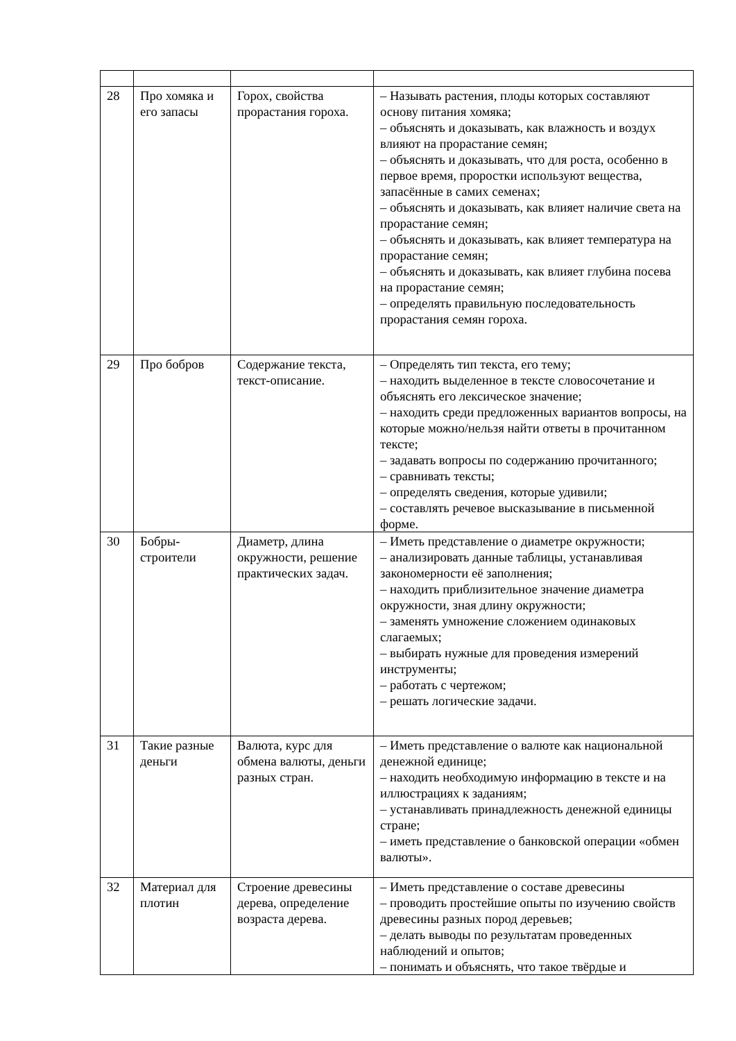| 28 | Про хомяка и его запасы | Горох, свойства прорастания гороха. | – Называть растения, плоды которых составляют основу питания хомяка; – объяснять и доказывать, как влажность и воздух влияют на прорастание семян; – объяснять и доказывать, что для роста, особенно в первое время, проростки используют вещества, запасённые в самих семенах; – объяснять и доказывать, как влияет наличие света на прорастание семян; – объяснять и доказывать, как влияет температура на прорастание семян; – объяснять и доказывать, как влияет глубина посева на прорастание семян; – определять правильную последовательность прорастания семян гороха. |
| 29 | Про бобров | Содержание текста, текст-описание. | – Определять тип текста, его тему; – находить выделенное в тексте словосочетание и объяснять его лексическое значение; – находить среди предложенных вариантов вопросы, на которые можно/нельзя найти ответы в прочитанном тексте; – задавать вопросы по содержанию прочитанного; – сравнивать тексты; – определять сведения, которые удивили; – составлять речевое высказывание в письменной форме. |
| 30 | Бобры-строители | Диаметр, длина окружности, решение практических задач. | – Иметь представление о диаметре окружности; – анализировать данные таблицы, устанавливая закономерности её заполнения; – находить приблизительное значение диаметра окружности, зная длину окружности; – заменять умножение сложением одинаковых слагаемых; – выбирать нужные для проведения измерений инструменты; – работать с чертежом; – решать логические задачи. |
| 31 | Такие разные деньги | Валюта, курс для обмена валюты, деньги разных стран. | – Иметь представление о валюте как национальной денежной единице; – находить необходимую информацию в тексте и на иллюстрациях к заданиям; – устанавливать принадлежность денежной единицы стране; – иметь представление о банковской операции «обмен валюты». |
| 32 | Материал для плотин | Строение древесины дерева, определение возраста дерева. | – Иметь представление о составе древесины – проводить простейшие опыты по изучению свойств древесины разных пород деревьев; – делать выводы по результатам проведенных наблюдений и опытов; – понимать и объяснять, что такое твёрдые и |